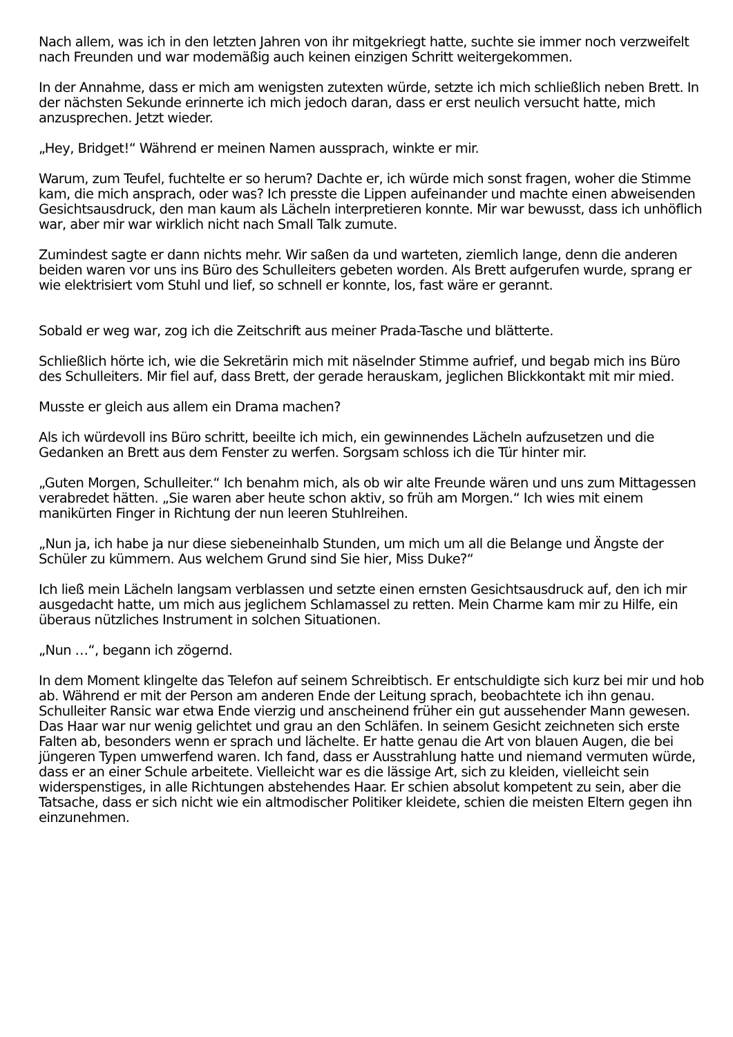Nach allem, was ich in den letzten Jahren von ihr mitgekriegt hatte, suchte sie immer noch verzweifelt nach Freunden und war modemäßig auch keinen einzigen Schritt weitergekommen.
In der Annahme, dass er mich am wenigsten zutexten würde, setzte ich mich schließlich neben Brett. In der nächsten Sekunde erinnerte ich mich jedoch daran, dass er erst neulich versucht hatte, mich anzusprechen. Jetzt wieder.
„Hey, Bridget!“ Während er meinen Namen aussprach, winkte er mir.
Warum, zum Teufel, fuchtelte er so herum? Dachte er, ich würde mich sonst fragen, woher die Stimme kam, die mich ansprach, oder was? Ich presste die Lippen aufeinander und machte einen abweisenden Gesichtsausdruck, den man kaum als Lächeln interpretieren konnte. Mir war bewusst, dass ich unhöflich war, aber mir war wirklich nicht nach Small Talk zumute.
Zumindest sagte er dann nichts mehr. Wir saßen da und warteten, ziemlich lange, denn die anderen beiden waren vor uns ins Büro des Schulleiters gebeten worden. Als Brett aufgerufen wurde, sprang er wie elektrisiert vom Stuhl und lief, so schnell er konnte, los, fast wäre er gerannt.
Sobald er weg war, zog ich die Zeitschrift aus meiner Prada-Tasche und blätterte.
Schließlich hörte ich, wie die Sekretärin mich mit näselnder Stimme aufrief, und begab mich ins Büro des Schulleiters. Mir fiel auf, dass Brett, der gerade herauskam, jeglichen Blickkontakt mit mir mied.
Musste er gleich aus allem ein Drama machen?
Als ich würdevoll ins Büro schritt, beeilte ich mich, ein gewinnendes Lächeln aufzusetzen und die Gedanken an Brett aus dem Fenster zu werfen. Sorgsam schloss ich die Tür hinter mir.
„Guten Morgen, Schulleiter.“ Ich benahm mich, als ob wir alte Freunde wären und uns zum Mittagessen verabredet hätten. „Sie waren aber heute schon aktiv, so früh am Morgen.“ Ich wies mit einem manikürten Finger in Richtung der nun leeren Stuhlreihen.
„Nun ja, ich habe ja nur diese siebeneinhalb Stunden, um mich um all die Belange und Ängste der Schüler zu kümmern. Aus welchem Grund sind Sie hier, Miss Duke?“
Ich ließ mein Lächeln langsam verblassen und setzte einen ernsten Gesichtsausdruck auf, den ich mir ausgedacht hatte, um mich aus jeglichem Schlamassel zu retten. Mein Charme kam mir zu Hilfe, ein überaus nützliches Instrument in solchen Situationen.
„Nun …“, begann ich zögernd.
In dem Moment klingelte das Telefon auf seinem Schreibtisch. Er entschuldigte sich kurz bei mir und hob ab. Während er mit der Person am anderen Ende der Leitung sprach, beobachtete ich ihn genau. Schulleiter Ransic war etwa Ende vierzig und anscheinend früher ein gut aussehender Mann gewesen. Das Haar war nur wenig gelichtet und grau an den Schläfen. In seinem Gesicht zeichneten sich erste Falten ab, besonders wenn er sprach und lächelte. Er hatte genau die Art von blauen Augen, die bei jüngeren Typen umwerfend waren. Ich fand, dass er Ausstrahlung hatte und niemand vermuten würde, dass er an einer Schule arbeitete. Vielleicht war es die lässige Art, sich zu kleiden, vielleicht sein widerspenstiges, in alle Richtungen abstehendes Haar. Er schien absolut kompetent zu sein, aber die Tatsache, dass er sich nicht wie ein altmodischer Politiker kleidete, schien die meisten Eltern gegen ihn einzunehmen.